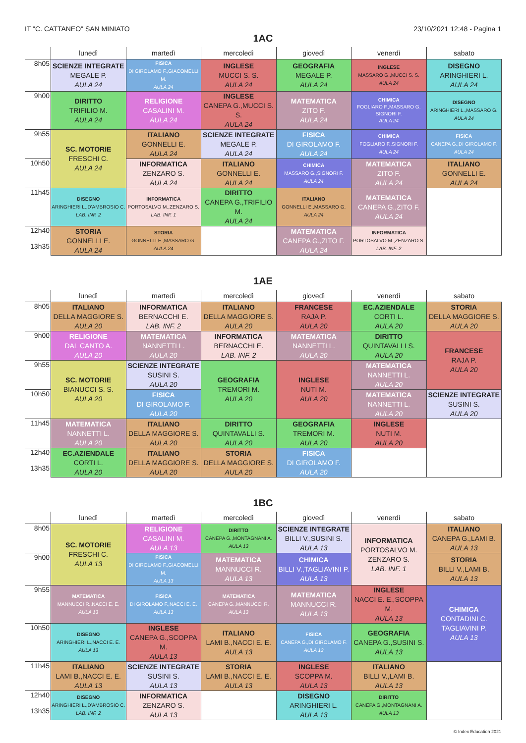IT "C. CATTANEO" SAN MINIATO 23/10/2021 12:48 - Pagina 1
1AC
| | lunedì | martedì | mercoledì | giovedì | venerdì | sabato |
| --- | --- | --- | --- | --- | --- | --- |
| 8h05 | SCIENZE INTEGRATE MEGALE P. AULA 24 | FISICA DI GIROLAMO F.,GIACOMELLI M. AULA 24 | INGLESE MUCCI S. S. AULA 24 | GEOGRAFIA MEGALE P. AULA 24 | INGLESE MASSARO G.,MUCCI S. S. AULA 24 | DISEGNO ARINGHIERI L. AULA 24 |
| 9h00 | DIRITTO TRIFILIO M. AULA 24 | RELIGIONE CASALINI M. AULA 24 | INGLESE CANEPA G.,MUCCI S. S. AULA 24 | MATEMATICA ZITO F. AULA 24 | CHIMICA FOGLIARO F.,MASSARO G. SIGNORI F. AULA 24 | DISEGNO ARINGHIERI L.,MASSARO G. AULA 24 |
| 9h55 | SC. MOTORIE FRESCHI C. AULA 24 | ITALIANO GONNELLI E. AULA 24 | SCIENZE INTEGRATE MEGALE P. AULA 24 | FISICA DI GIROLAMO F. AULA 24 | CHIMICA FOGLIARO F.,SIGNORI F. AULA 24 | FISICA CANEPA G.,DI GIROLAMO F. AULA 24 |
| 10h50 | | INFORMATICA ZENZARO S. AULA 24 | ITALIANO GONNELLI E. AULA 24 | CHIMICA MASSARO G.,SIGNORI F. AULA 24 | MATEMATICA ZITO F. AULA 24 | ITALIANO GONNELLI E. AULA 24 |
| 11h45 | DISEGNO ARINGHIERI L.,D'AMBROSIO C. LAB. INF. 2 | INFORMATICA PORTOSALVO M.,ZENZARO S. LAB. INF. 1 | DIRITTO CANEPA G.,TRIFILIO M. AULA 24 | ITALIANO GONNELLI E.,MASSARO G. AULA 24 | MATEMATICA CANEPA G.,ZITO F. AULA 24 | |
| 12h40 13h35 | STORIA GONNELLI E. AULA 24 | STORIA GONNELLI E.,MASSARO G. AULA 24 | | MATEMATICA CANEPA G.,ZITO F. AULA 24 | INFORMATICA PORTOSALVO M.,ZENZARO S. LAB. INF. 2 | |
1AE
| | lunedì | martedì | mercoledì | giovedì | venerdì | sabato |
| --- | --- | --- | --- | --- | --- | --- |
| 8h05 | ITALIANO DELLA MAGGIORE S. AULA 20 | INFORMATICA BERNACCHI E. LAB. INF. 2 | ITALIANO DELLA MAGGIORE S. AULA 20 | FRANCESE RAJA P. AULA 20 | EC.AZIENDALE CORTI L. AULA 20 | STORIA DELLA MAGGIORE S. AULA 20 |
| 9h00 | RELIGIONE DAL CANTO A. AULA 20 | MATEMATICA NANNETTI L. AULA 20 | INFORMATICA BERNACCHI E. LAB. INF. 2 | MATEMATICA NANNETTI L. AULA 20 | DIRITTO QUINTAVALLI S. AULA 20 | FRANCESE RAJA P. AULA 20 |
| 9h55 | SC. MOTORIE BIANUCCI S. S. AULA 20 | SCIENZE INTEGRATE SUSINI S. AULA 20 | GEOGRAFIA TREMORI M. AULA 20 | INGLESE NUTI M. AULA 20 | MATEMATICA NANNETTI L. AULA 20 | |
| 10h50 | | FISICA DI GIROLAMO F. AULA 20 | | | MATEMATICA NANNETTI L. AULA 20 | SCIENZE INTEGRATE SUSINI S. AULA 20 |
| 11h45 | MATEMATICA NANNETTI L. AULA 20 | ITALIANO DELLA MAGGIORE S. AULA 20 | DIRITTO QUINTAVALLI S. AULA 20 | GEOGRAFIA TREMORI M. AULA 20 | INGLESE NUTI M. AULA 20 | |
| 12h40 13h35 | EC.AZIENDALE CORTI L. AULA 20 | ITALIANO DELLA MAGGIORE S. AULA 20 | STORIA DELLA MAGGIORE S. AULA 20 | FISICA DI GIROLAMO F. AULA 20 | | |
1BC
| | lunedì | martedì | mercoledì | giovedì | venerdì | sabato |
| --- | --- | --- | --- | --- | --- | --- |
| 8h05 | SC. MOTORIE FRESCHI C. AULA 13 | RELIGIONE CASALINI M. AULA 13 | DIRITTO CANEPA G.,MONTAGNANI A. AULA 13 | SCIENZE INTEGRATE BILLI V.,SUSINI S. AULA 13 | INFORMATICA PORTOSALVO M. ZENZARO S. LAB. INF. 1 | ITALIANO CANEPA G.,LAMI B. AULA 13 |
| 9h00 | | FISICA DI GIROLAMO F.,GIACOMELLI M. AULA 13 | MATEMATICA MANNUCCI R. AULA 13 | CHIMICA BILLI V.,TAGLIAVINI P. AULA 13 | | STORIA BILLI V.,LAMI B. AULA 13 |
| 9h55 | MATEMATICA MANNUCCI R.,NACCI E. E. AULA 13 | FISICA DI GIROLAMO F.,NACCI E. E. AULA 13 | MATEMATICA CANEPA G.,MANNUCCI R. AULA 13 | MATEMATICA MANNUCCI R. AULA 13 | INGLESE NACCI E. E.,SCOPPA M. AULA 13 | CHIMICA CONTADINI C. TAGLIAVINI P. AULA 13 |
| 10h50 | DISEGNO ARINGHIERI L.,NACCI E. E. AULA 13 | INGLESE CANEPA G.,SCOPPA M. AULA 13 | ITALIANO LAMI B.,NACCI E. E. AULA 13 | FISICA CANEPA G.,DI GIROLAMO F. AULA 13 | GEOGRAFIA CANEPA G.,SUSINI S. AULA 13 | |
| 11h45 | ITALIANO LAMI B.,NACCI E. E. AULA 13 | SCIENZE INTEGRATE SUSINI S. AULA 13 | STORIA LAMI B.,NACCI E. E. AULA 13 | INGLESE SCOPPA M. AULA 13 | ITALIANO BILLI V.,LAMI B. AULA 13 | |
| 12h40 13h35 | DISEGNO ARINGHIERI L.,D'AMBROSIO C. LAB. INF. 2 | INFORMATICA ZENZARO S. AULA 13 | | DISEGNO ARINGHIERI L. AULA 13 | DIRITTO CANEPA G.,MONTAGNANI A. AULA 13 | |
© Index Education 2021